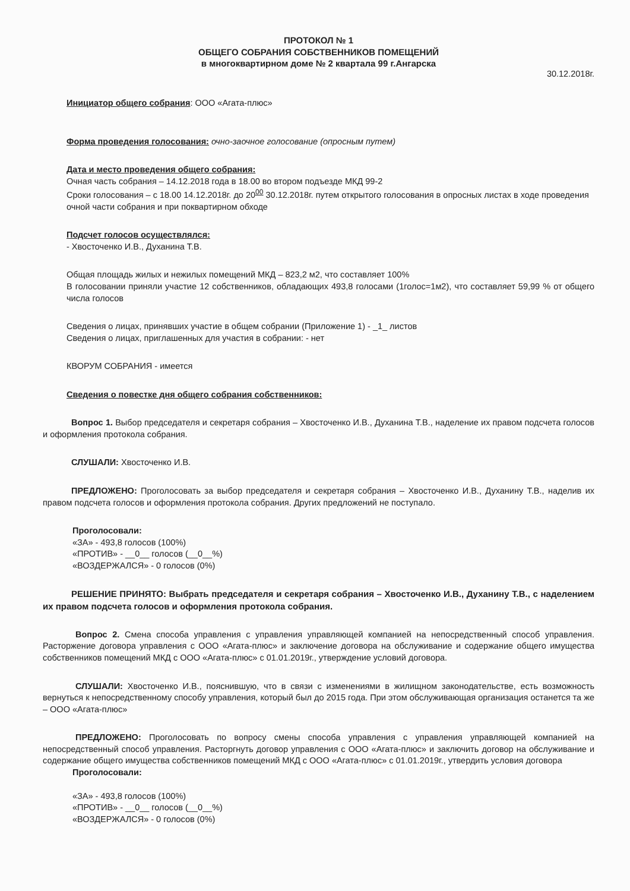ПРОТОКОЛ № 1
ОБЩЕГО СОБРАНИЯ СОБСТВЕННИКОВ ПОМЕЩЕНИЙ
в многоквартирном доме № 2 квартала 99 г.Ангарска
30.12.2018г.
Инициатор общего собрания: ООО «Агата-плюс»
Форма проведения голосования: очно-заочное голосование (опросным путем)
Дата и место проведения общего собрания:
Очная часть собрания – 14.12.2018 года в 18.00 во втором подъезде МКД 99-2
Сроки голосования – с 18.00 14.12.2018г. до 20<sup>00</sup> 30.12.2018г. путем открытого голосования в опросных листах в ходе проведения очной части собрания и при поквартирном обходе
Подсчет голосов осуществлялся:
- Хвосточенко И.В., Духанина Т.В.
Общая площадь жилых и нежилых помещений МКД – 823,2 м2, что составляет 100%
В голосовании приняли участие 12 собственников, обладающих 493,8 голосами (1голос=1м2), что составляет 59,99 % от общего числа голосов
Сведения о лицах, принявших участие в общем собрании (Приложение 1) - _1_ листов
Сведения о лицах, приглашенных для участия в собрании: - нет
КВОРУМ СОБРАНИЯ - имеется
Сведения о повестке дня общего собрания собственников:
Вопрос 1. Выбор председателя и секретаря собрания – Хвосточенко И.В., Духанина Т.В., наделение их правом подсчета голосов и оформления протокола собрания.
СЛУШАЛИ: Хвосточенко И.В.
ПРЕДЛОЖЕНО: Проголосовать за выбор председателя и секретаря собрания – Хвосточенко И.В., Духанину Т.В., наделив их правом подсчета голосов и оформления протокола собрания. Других предложений не поступало.
Проголосовали:
«ЗА» - 493,8 голосов (100%)
«ПРОТИВ» - __0__ голосов (__0__%)
«ВОЗДЕРЖАЛСЯ» - 0 голосов (0%)
РЕШЕНИЕ ПРИНЯТО: Выбрать председателя и секретаря собрания – Хвосточенко И.В., Духанину Т.В., с наделением их правом подсчета голосов и оформления протокола собрания.
Вопрос 2. Смена способа управления с управления управляющей компанией на непосредственный способ управления. Расторжение договора управления с ООО «Агата-плюс» и заключение договора на обслуживание и содержание общего имущества собственников помещений МКД с ООО «Агата-плюс» с 01.01.2019г., утверждение условий договора.
СЛУШАЛИ: Хвосточенко И.В., пояснившую, что в связи с изменениями в жилищном законодательстве, есть возможность вернуться к непосредственному способу управления, который был до 2015 года. При этом обслуживающая организация останется та же – ООО «Агата-плюс»
ПРЕДЛОЖЕНО: Проголосовать по вопросу смены способа управления с управления управляющей компанией на непосредственный способ управления. Расторгнуть договор управления с ООО «Агата-плюс» и заключить договор на обслуживание и содержание общего имущества собственников помещений МКД с ООО «Агата-плюс» с 01.01.2019г., утвердить условия договора
Проголосовали:
«ЗА» - 493,8 голосов (100%)
«ПРОТИВ» - __0__ голосов (__0__%)
«ВОЗДЕРЖАЛСЯ» - 0 голосов (0%)